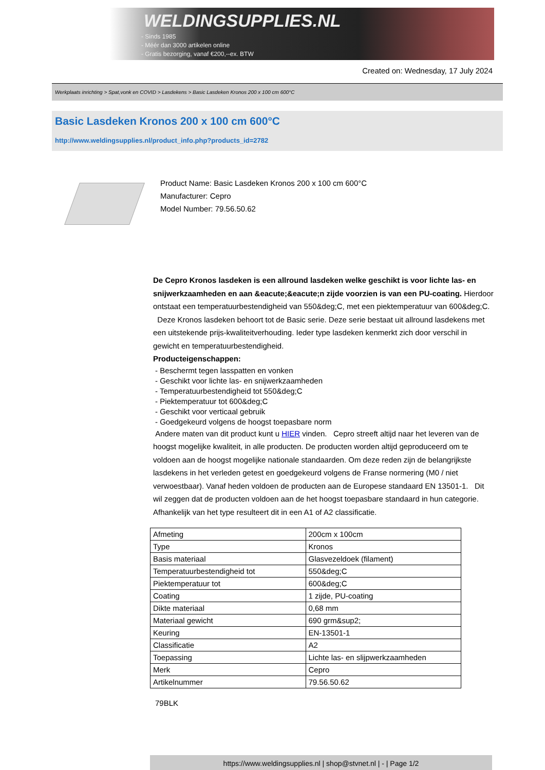WELDINGSUPPLIES.NL
- Sinds 1985
- Méér dan 3000 artikelen online
- Gratis bezorging, vanaf €200,--ex. BTW
Created on: Wednesday, 17 July 2024
Werkplaats inrichting > Spat,vonk en COVID > Lasdekens > Basic Lasdeken Kronos 200 x 100 cm 600°C
Basic Lasdeken Kronos 200 x 100 cm 600°C
http://www.weldingsupplies.nl/product_info.php?products_id=2782
Product Name: Basic Lasdeken Kronos 200 x 100 cm 600°C
Manufacturer: Cepro
Model Number: 79.56.50.62
De Cepro Kronos lasdeken is een allround lasdeken welke geschikt is voor lichte las- en snijwerkzaamheden en aan &eacute;&eacute;n zijde voorzien is van een PU-coating. Hierdoor ontstaat een temperatuurbestendigheid van 550&deg;C, met een piektemperatuur van 600&deg;C. Deze Kronos lasdeken behoort tot de Basic serie. Deze serie bestaat uit allround lasdekens met een uitstekende prijs-kwaliteitverhouding. Ieder type lasdeken kenmerkt zich door verschil in gewicht en temperatuurbestendigheid.
Producteigenschappen:
- Beschermt tegen lasspatten en vonken
- Geschikt voor lichte las- en snijwerkzaamheden
- Temperatuurbestendigheid tot 550&deg;C
- Piektemperatuur tot 600&deg;C
- Geschikt voor verticaal gebruik
- Goedgekeurd volgens de hoogst toepasbare norm
Andere maten van dit product kunt u HIER vinden. Cepro streeft altijd naar het leveren van de hoogst mogelijke kwaliteit, in alle producten. De producten worden altijd geproduceerd om te voldoen aan de hoogst mogelijke nationale standaarden. Om deze reden zijn de belangrijkste lasdekens in het verleden getest en goedgekeurd volgens de Franse normering (M0 / niet verwoestbaar). Vanaf heden voldoen de producten aan de Europese standaard EN 13501-1. Dit wil zeggen dat de producten voldoen aan de het hoogst toepasbare standaard in hun categorie. Afhankelijk van het type resulteert dit in een A1 of A2 classificatie.
| Afmeting | 200cm x 100cm |
| Type | Kronos |
| Basis materiaal | Glasvezeldoek (filament) |
| Temperatuurbestendigheid tot | 550&deg;C |
| Piektemperatuur tot | 600&deg;C |
| Coating | 1 zijde, PU-coating |
| Dikte materiaal | 0,68 mm |
| Materiaal gewicht | 690 grm&sup2; |
| Keuring | EN-13501-1 |
| Classificatie | A2 |
| Toepassing | Lichte las- en slijpwerkzaamheden |
| Merk | Cepro |
| Artikelnummer | 79.56.50.62 |
79BLK
https://www.weldingsupplies.nl | shop@stvnet.nl | - | Page 1/2